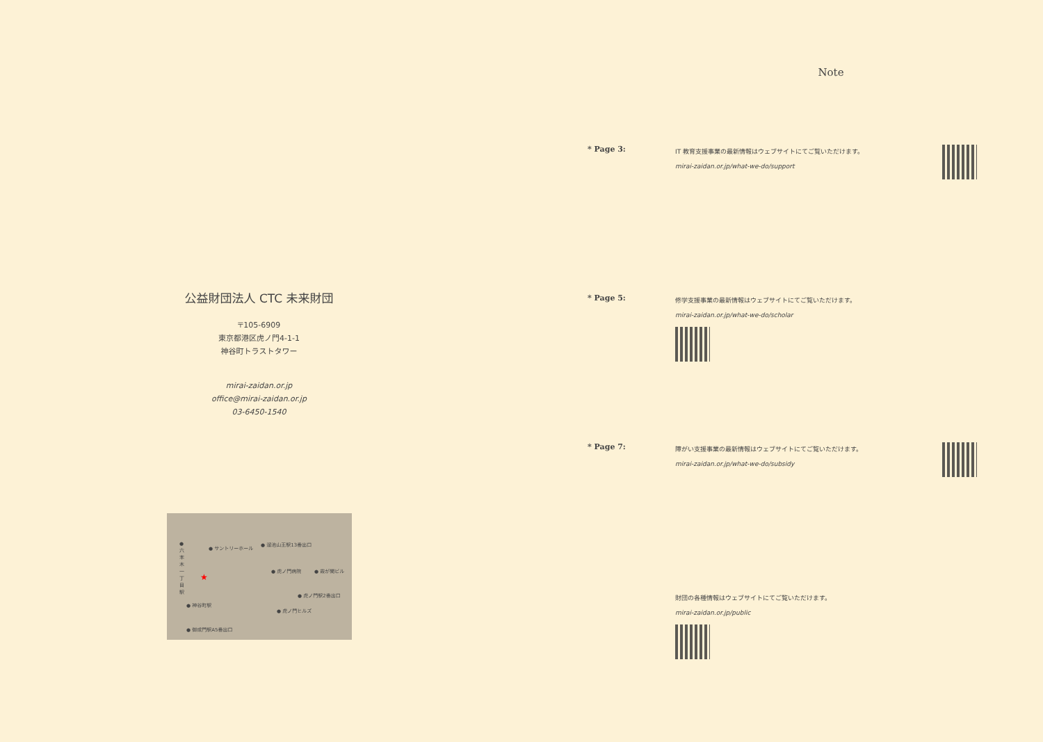公益財団法人 CTC 未来財団
〒105-6909
東京都港区虎ノ門4-1-1
神谷町トラストタワー
mirai-zaidan.or.jp
office@mirai-zaidan.or.jp
03-6450-1540
● サントリーホール
● 溜池山王駅13番出口 ● 六本木一丁目駅
● 虎ノ門病院 ● 霞が関ビル
★
● 虎ノ門駅2番出口
● 神谷町駅
● 虎ノ門ヒルズ
● 御成門駅A5番出口
Note
* Page 3:
IT 教育支援事業の最新情報はウェブサイトにてご覧いただけます。
mirai-zaidan.or.jp/what-we-do/support
* Page 5:
修学支援事業の最新情報はウェブサイトにてご覧いただけます。
mirai-zaidan.or.jp/what-we-do/scholar
* Page 7:
障がい支援事業の最新情報はウェブサイトにてご覧いただけます。
mirai-zaidan.or.jp/what-we-do/subsidy
財団の各種情報はウェブサイトにてご覧いただけます。
mirai-zaidan.or.jp/public